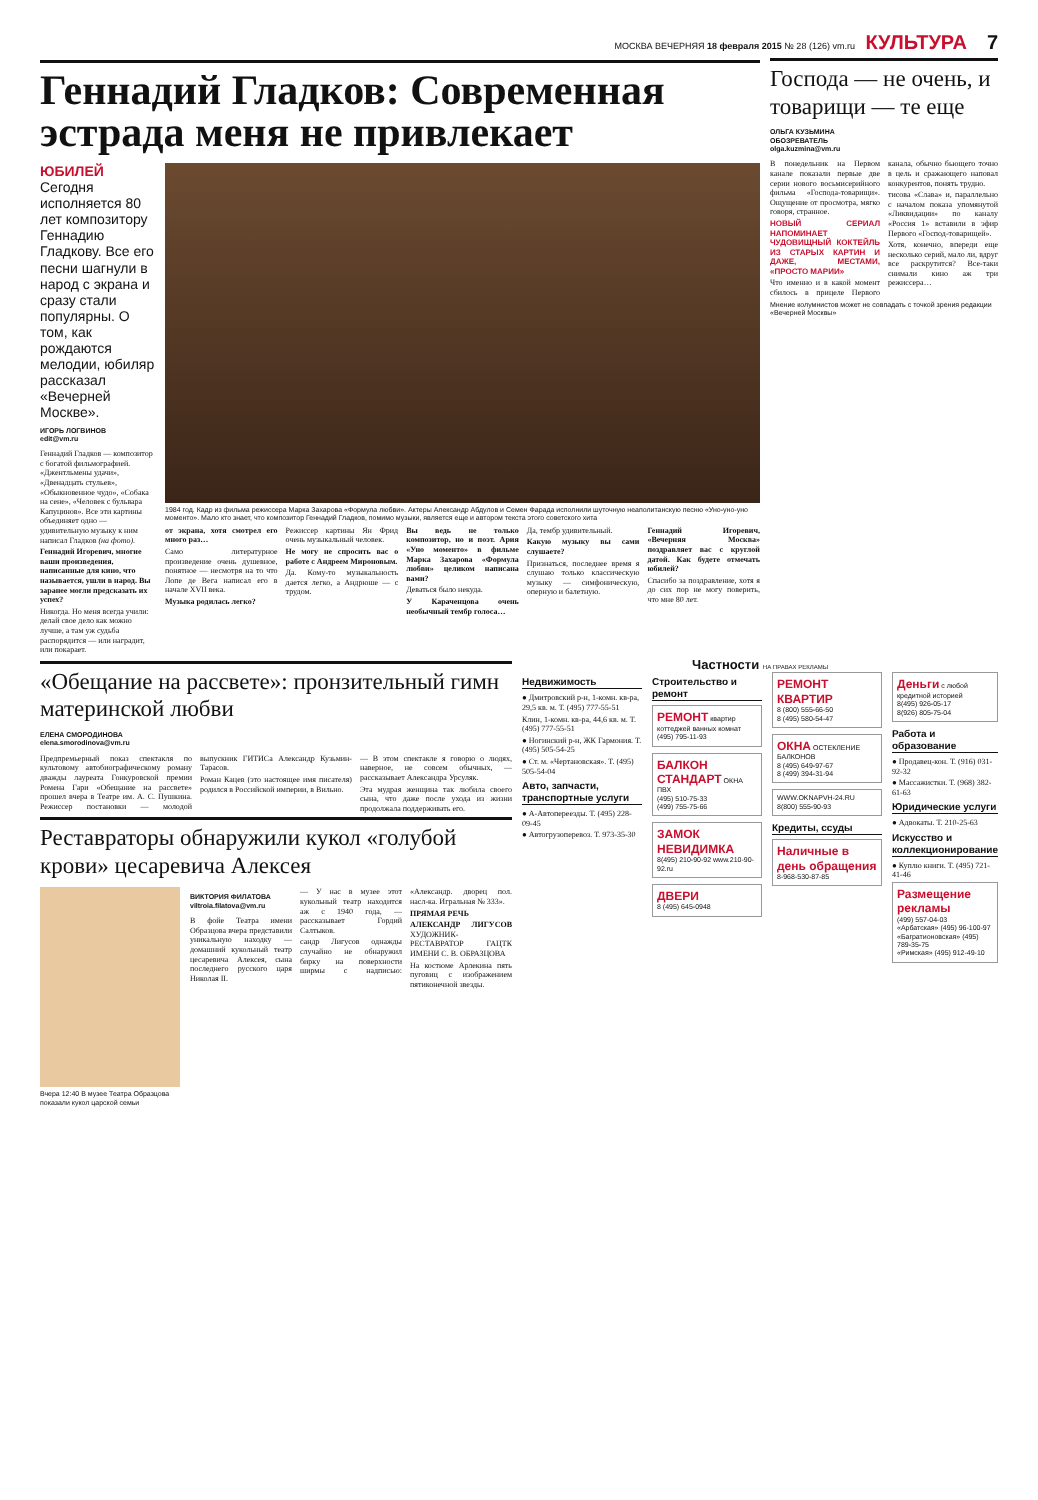МОСКВА ВЕЧЕРНЯЯ 18 февраля 2015 № 28 (126) vm.ru КУЛЬТУРА 7
Геннадий Гладков: Современная эстрада меня не привлекает
ЮБИЛЕЙ Сегодня исполняется 80 лет композитору Геннадию Гладкову. Все его песни шагнули в народ с экрана и сразу стали популярны. О том, как рождаются мелодии, юбиляр рассказал «Вечерней Москве».
ИГОРЬ ЛОГВИНОВ
edit@vm.ru
Геннадий Гладков — композитор с богатой фильмографией. «Джентльмены удачи», «Двенадцать стульев», «Обыкновенное чудо», «Собака на сене», «Человек с бульвара Капуцинов». Все эти картины объединяет одно — удивительную музыку к ним написал Гладков (на фото).
Геннадий Игоревич, многие ваши произведения, написанные для кино, что называется, ушли в народ. Вы заранее могли предсказать их успех?
Никогда. Но меня всегда учили: делай свое дело как можно лучше, а там уж судьба распорядится — или наградит, или покарает.
1984 год. Кадр из фильма режиссера Марка Захарова «Формула любви». Актеры Александр Абдулов и Семен Фарада исполнили шуточную неаполитанскую песню «Уно-уно-уно моменто». Мало кто знает, что композитор Геннадий Гладков, помимо музыки, является еще и автором текста этого советского хита
от экрана, хотя смотрел его много раз…
Само литературное произведение очень душевное, понятное — несмотря на то что Лопе де Вега написал его в начале XVII века.
Музыка родилась легко?
Режиссер картины Ян Фрид очень музыкальный человек.
Не могу не спросить вас о работе с Андреем Мироновым.
Да. Кому-то музыкальность дается легко, а Андрюше — с трудом.
Вы ведь не только композитор, но и поэт. Ария «Уно моменто» в фильме Марка Захарова «Формула любви» целиком написана вами?
Деваться было некуда.
У Караченцова очень необычный тембр голоса…
Да, тембр удивительный.
Какую музыку вы сами слушаете?
Признаться, последнее время я слушаю только классическую музыку — симфоническую, оперную и балетную.
Геннадий Игоревич, «Вечерняя Москва» поздравляет вас с круглой датой. Как будете отмечать юбилей?
Спасибо за поздравление, хотя я до сих пор не могу поверить, что мне 80 лет.
Господа — не очень, и товарищи — те еще
ОЛЬГА КУЗЬМИНА
ОБОЗРЕВАТЕЛЬ
olga.kuzmina@vm.ru
В понедельник на Первом канале показали первые две серии нового восьмисерийного фильма «Господа-товарищи». Ощущение от просмотра, мягко говоря, странное.
НОВЫЙ СЕРИАЛ НАПОМИНАЕТ ЧУДОВИЩНЫЙ КОКТЕЙЛЬ ИЗ СТАРЫХ КАРТИН И ДАЖЕ, МЕСТАМИ, «ПРОСТО МАРИИ»
Что именно и в какой момент сбилось в прицеле Первого канала, обычно бьющего точно в цель и сражающего наповал конкурентов, понять трудно.
тисова «Слава» и, параллельно с началом показа упомянутой «Ликвидации» по каналу «Россия 1» вставили в эфир Первого «Господ-товарищей».
Хотя, конечно, впереди еще несколько серий, мало ли, вдруг все раскрутится? Все-таки снимали кино аж три режиссера…
Мнение колумнистов может не совпадать с точкой зрения редакции «Вечерней Москвы»
«Обещание на рассвете»: пронзительный гимн материнской любви
ЕЛЕНА СМОРОДИНОВА
elena.smorodinova@vm.ru
Предпремьерный показ спектакля по культовому автобиографическому роману дважды лауреата Гонкуровской премии Ромена Гари «Обещание на рассвете» прошел вчера в Театре им. А. С. Пушкина. Режиссер постановки — молодой выпускник ГИТИСа Александр Кузьмин-Тарасов.
Роман Кацев (это настоящее имя писателя) родился в Российской империи, в Вильно.
— В этом спектакле я говорю о людях, наверное, не совсем обычных, — рассказывает Александра Урсуляк.
Эта мудрая женщина так любила своего сына, что даже после ухода из жизни продолжала поддерживать его.
Реставраторы обнаружили кукол «голубой крови» цесаревича Алексея
Вчера 12:40 В музее Театра Образцова показали кукол царской семьи
ВИКТОРИЯ ФИЛАТОВА
viltroia.filatova@vm.ru
В фойе Театра имени Образцова вчера представили уникальную находку — домашний кукольный театр цесаревича Алексея, сына последнего русского царя Николая II.
— У нас в музее этот кукольный театр находится аж с 1940 года, — рассказывает Гордий Салтыков.
сандр Лигусов однажды случайно не обнаружил бирку на поверхности ширмы с надписью: «Александр. дворец пол. насл-ка. Игральная № 333».
ПРЯМАЯ РЕЧЬ
АЛЕКСАНДР ЛИГУСОВ ХУДОЖНИК-РЕСТАВРАТОР ГАЦТК ИМЕНИ С. В. ОБРАЗЦОВА
На костюме Арлекина пять пуговиц с изображением пятиконечной звезды.
Частности НА ПРАВАХ РЕКЛАМЫ
Недвижимость
● Дмитровский р-н, 1-комн. кв-ра, 29,5 кв. м. Т. (495) 777-55-51
Клин, 1-комн. кв-ра, 44,6 кв. м. Т. (495) 777-55-51
● Ногинский р-н, ЖК Гармония. Т. (495) 505-54-25
● Ст. м. «Чертановская». Т. (495) 505-54-04
Авто, запчасти, транспортные услуги
● А-Автопереезды. Т. (495) 228-09-45
● Автогрузоперевоз. Т. 973-35-30
Строительство и ремонт
РЕМОНТ квартир коттеджей ванных комнат
(495) 795-11-93
БАЛКОН СТАНДАРТ ОКНА ПВХ
(495) 510-75-33
(499) 755-75-66
ЗАМОК НЕВИДИМКА
8(495) 210-90-92 www.210-90-92.ru
ДВЕРИ
8 (495) 645-0948
РЕМОНТ КВАРТИР
8 (800) 555-66-50
8 (495) 580-54-47
ОКНА ОСТЕКЛЕНИЕ БАЛКОНОВ
8 (495) 649-97-67
8 (499) 394-31-94
WWW.OKNAPVH-24.RU
8(800) 555-90-93
Кредиты, ссуды
Наличные в день обращения
8-968-530-87-85
Деньги с любой кредитной историей
8(495) 926-05-17
8(926) 805-75-04
Работа и образование
● Продавец-кон. Т. (916) 031-92-32
● Массажистки. Т. (968) 382-61-63
Юридические услуги
● Адвокаты. Т. 210-25-63
Искусство и коллекционирование
● Куплю книги. Т. (495) 721-41-46
Размещение рекламы
(499) 557-04-03
«Арбатская» (495) 96-100-97
«Багратионовская» (495) 789-35-75
«Римская» (495) 912-49-10